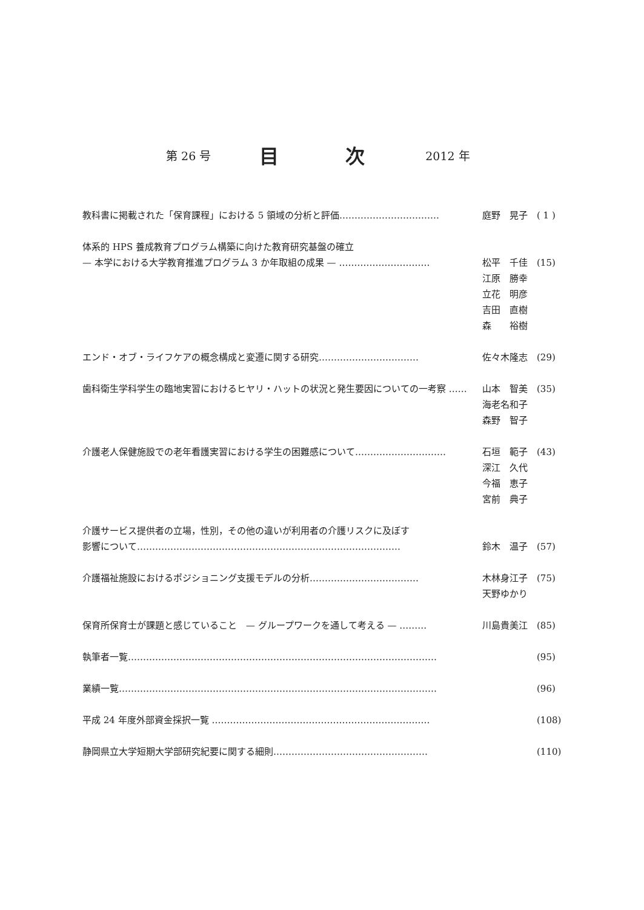第 26 号 目 次 2012 年
教科書に掲載された「保育課程」における 5 領域の分析と評価…………………………… 庭野　晃子 ( 1 )
体系的 HPS 養成教育プログラム構築に向けた教育研究基盤の確立
— 本学における大学教育推進プログラム 3 か年取組の成果 — …………………………
松平　千佳
江原　勝幸
立花　明彦
吉田　直樹
森　　裕樹
(15)
エンド・オブ・ライフケアの概念構成と変遷に関する研究…………………………… 佐々木隆志 (29)
歯科衛生学科学生の臨地実習におけるヒヤリ・ハットの状況と発生要因についての一考察 …… 山本　智美
海老名和子
森野　智子
(35)
介護老人保健施設での老年看護実習における学生の困難感について………………………… 石垣　範子
深江　久代
今福　恵子
宮前　典子
(43)
介護サービス提供者の立場，性別，その他の違いが利用者の介護リスクに及ぼす
影響について……………………………………………………………………………
鈴木　温子
(57)
介護福祉施設におけるポジショニング支援モデルの分析……………………………… 木林身江子
天野ゆかり
(75)
保育所保育士が課題と感じていること　— グループワークを通して考える — ……… 川島貴美江 (85)
執筆者一覧………………………………………………………………………………………… (95)
業績一覧…………………………………………………………………………………………… (96)
平成 24 年度外部資金採択一覧 ……………………………………………………………… (108)
静岡県立大学短期大学部研究紀要に関する細則…………………………………………… (110)